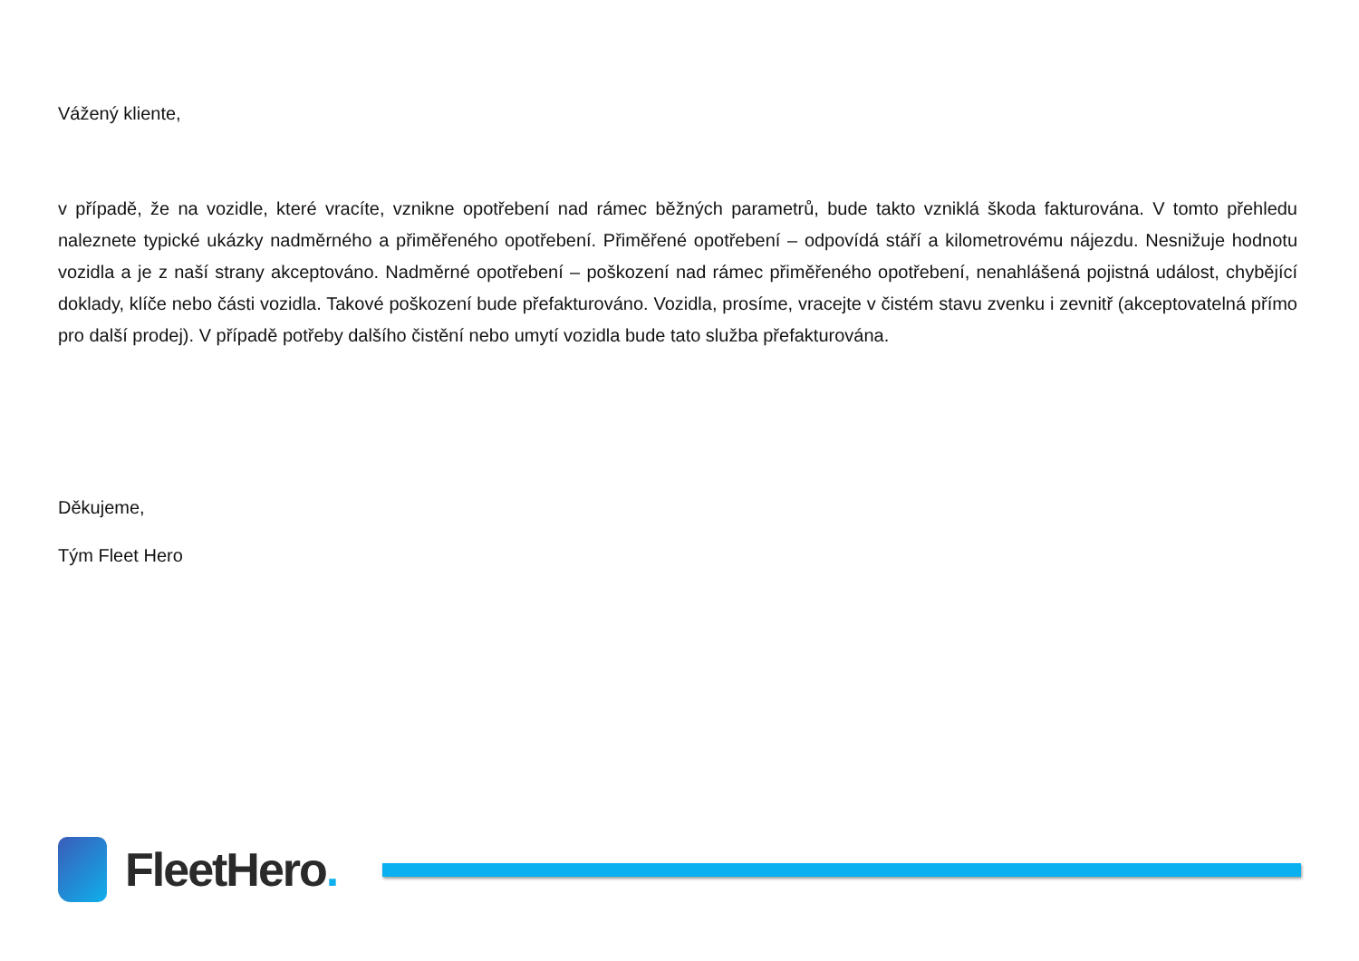Vážený kliente,
v případě, že na vozidle, které vracíte, vznikne opotřebení nad rámec běžných parametrů, bude takto vzniklá škoda fakturována. V tomto přehledu naleznete typické ukázky nadměrného a přiměřeného opotřebení. Přiměřené opotřebení – odpovídá stáří a kilometrovému nájezdu. Nesnižuje hodnotu vozidla a je z naší strany akceptováno. Nadměrné opotřebení – poškození nad rámec přiměřeného opotřebení, nenahlášená pojistná událost, chybějící doklady, klíče nebo části vozidla. Takové poškození bude přefakturováno. Vozidla, prosíme, vracejte v čistém stavu zvenku i zevnitř (akceptovatelná přímo pro další prodej). V případě potřeby dalšího čistění nebo umytí vozidla bude tato služba přefakturována.
Děkujeme,
Tým Fleet Hero
FleetHero.